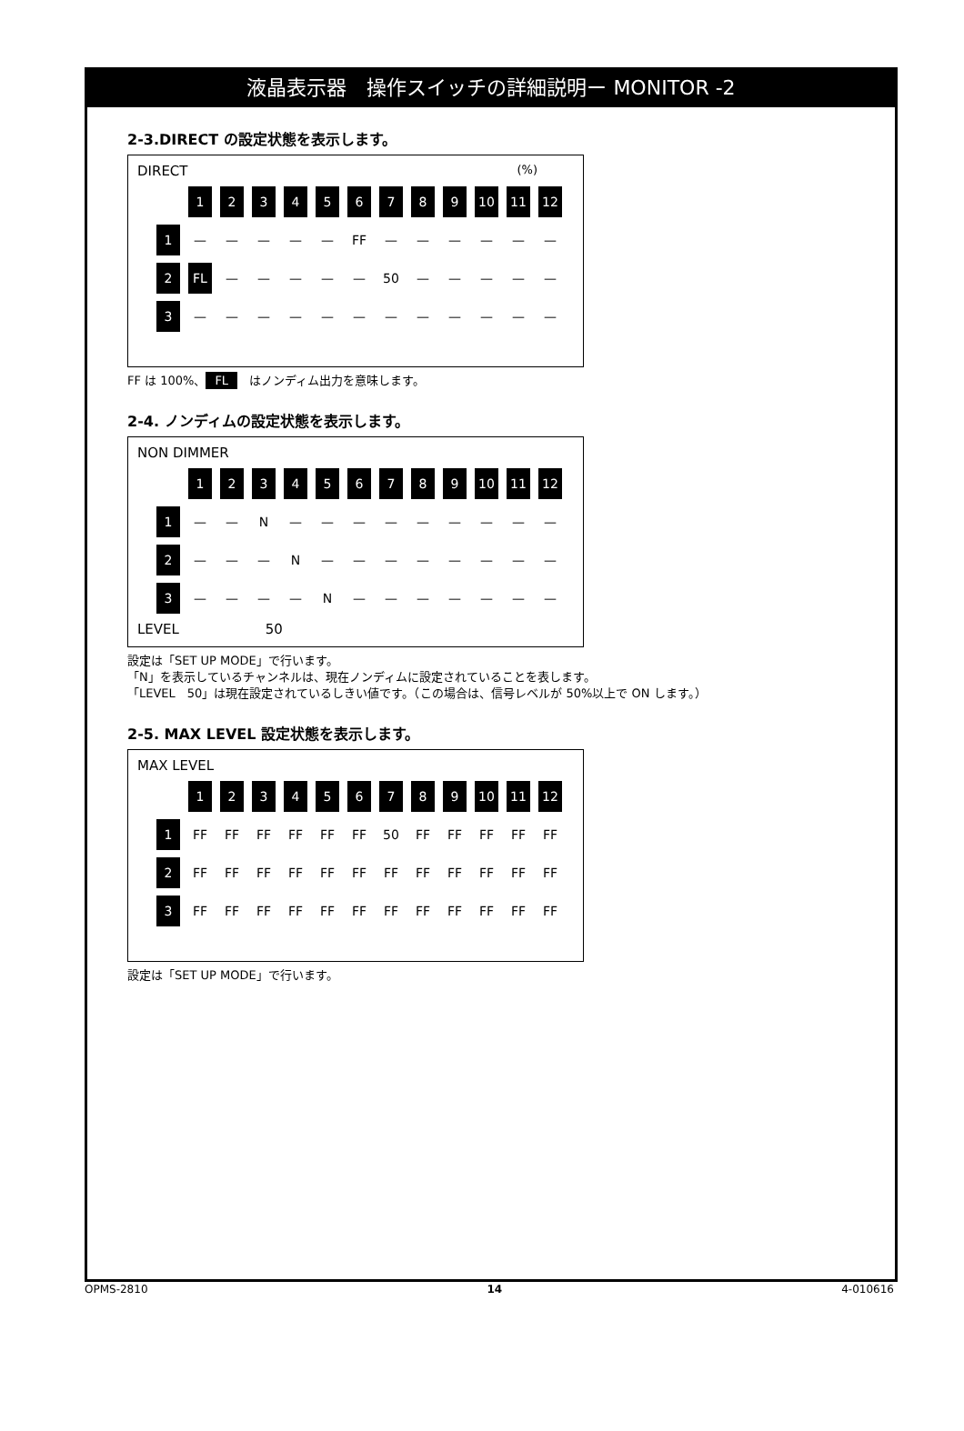液晶表示器　操作スイッチの詳細説明ー MONITOR -2
2-3.DIRECT の設定状態を表示します。
DIRECT (%)
| | 1 | 2 | 3 | 4 | 5 | 6 | 7 | 8 | 9 | 10 | 11 | 12 |
| 1 | — | — | — | — | — | FF | — | — | — | — | — | — |
| 2 | FL | — | — | — | — | — | 50 | — | — | — | — | — |
| 3 | — | — | — | — | — | — | — | — | — | — | — | — |
FF は 100%、 FL　はノンディム出力を意味します。
2-4. ノンディムの設定状態を表示します。
NON DIMMER
| | 1 | 2 | 3 | 4 | 5 | 6 | 7 | 8 | 9 | 10 | 11 | 12 |
| 1 | — | — | N | — | — | — | — | — | — | — | — | — |
| 2 | — | — | — | N | — | — | — | — | — | — | — | — |
| 3 | — | — | — | — | N | — | — | — | — | — | — | — |
LEVEL 50
設定は「SET UP MODE」で行います。
「N」を表示しているチャンネルは、現在ノンディムに設定されていることを表します。
「LEVEL　50」は現在設定されているしきい値です。（この場合は、信号レベルが 50%以上で ON します。）
2-5. MAX LEVEL 設定状態を表示します。
MAX LEVEL
| | 1 | 2 | 3 | 4 | 5 | 6 | 7 | 8 | 9 | 10 | 11 | 12 |
| 1 | FF | FF | FF | FF | FF | FF | 50 | FF | FF | FF | FF | FF |
| 2 | FF | FF | FF | FF | FF | FF | FF | FF | FF | FF | FF | FF |
| 3 | FF | FF | FF | FF | FF | FF | FF | FF | FF | FF | FF | FF |
設定は「SET UP MODE」で行います。
OPMS-2810 14 4-010616